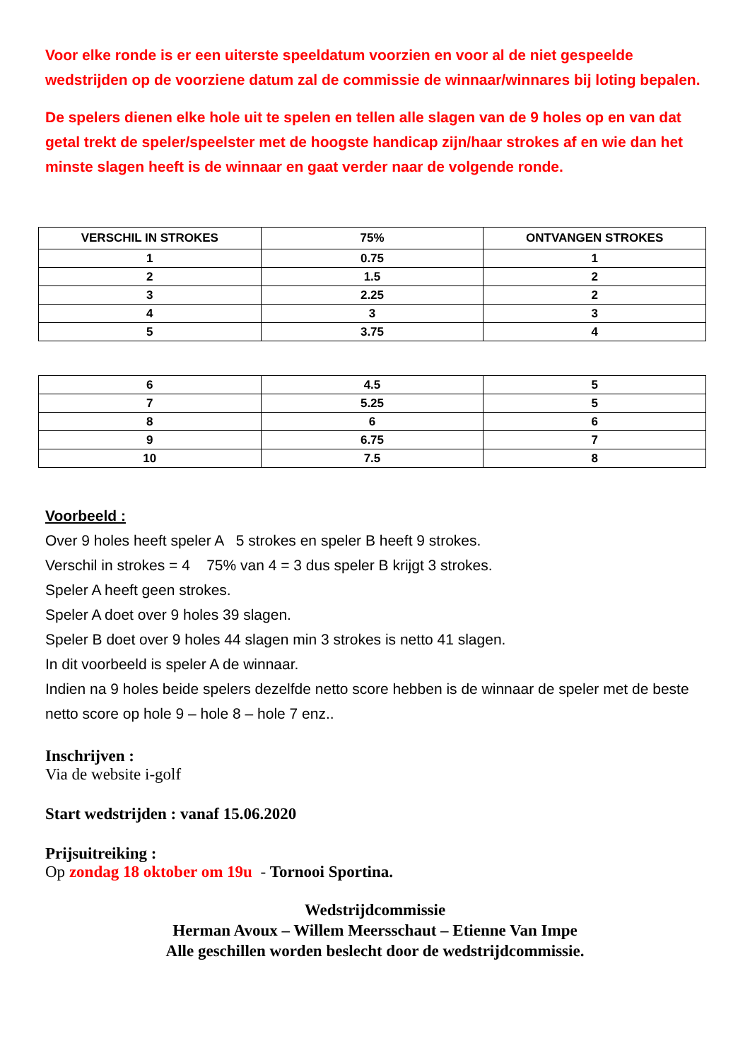Voor elke ronde is er een uiterste speeldatum voorzien en voor al de niet gespeelde wedstrijden op de voorziene datum zal de commissie de winnaar/winnares bij loting bepalen.
De spelers dienen elke hole uit te spelen en tellen alle slagen van de 9 holes op en van dat getal trekt de speler/speelster met de hoogste handicap zijn/haar strokes af en wie dan het minste slagen heeft is de winnaar en gaat verder naar de volgende ronde.
| VERSCHIL IN STROKES | 75% | ONTVANGEN STROKES |
| --- | --- | --- |
| 1 | 0.75 | 1 |
| 2 | 1.5 | 2 |
| 3 | 2.25 | 2 |
| 4 | 3 | 3 |
| 5 | 3.75 | 4 |
| 6 | 4.5 | 5 |
| 7 | 5.25 | 5 |
| 8 | 6 | 6 |
| 9 | 6.75 | 7 |
| 10 | 7.5 | 8 |
Voorbeeld :
Over 9 holes heeft speler A 5 strokes en speler B heeft 9 strokes.
Verschil in strokes = 4 75% van 4 = 3 dus speler B krijgt 3 strokes.
Speler A heeft geen strokes.
Speler A doet over 9 holes 39 slagen.
Speler B doet over 9 holes 44 slagen min 3 strokes is netto 41 slagen.
In dit voorbeeld is speler A de winnaar.
Indien na 9 holes beide spelers dezelfde netto score hebben is de winnaar de speler met de beste netto score op hole 9 – hole 8 – hole 7 enz..
Inschrijven :
Via de website i-golf
Start wedstrijden : vanaf 15.06.2020
Prijsuitreiking :
Op zondag 18 oktober om 19u - Tornooi Sportina.
Wedstrijdcommissie
Herman Avoux – Willem Meersschaut – Etienne Van Impe
Alle geschillen worden beslecht door de wedstrijdcommissie.